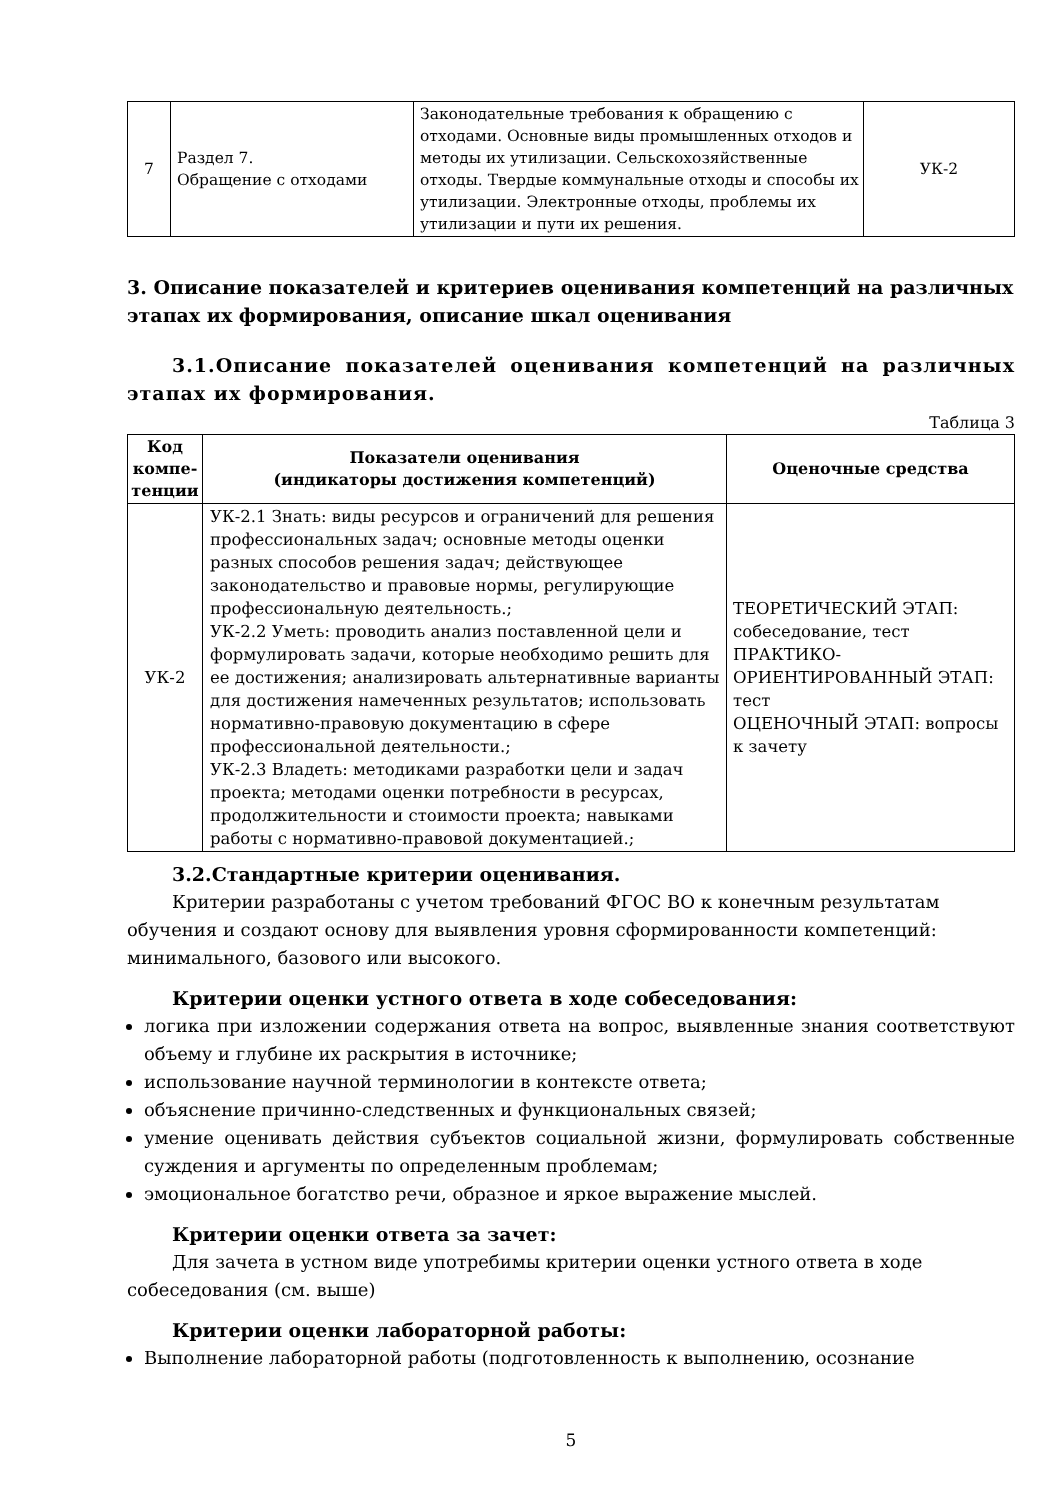| 7 | Раздел 7. Обращение с отходами | Законодательные требования к обращению с отходами. Основные виды промышленных отходов и методы их утилизации. Сельскохозяйственные отходы. Твердые коммунальные отходы и способы их утилизации. Электронные отходы, проблемы их утилизации и пути их решения. | УК-2 |
3. Описание показателей и критериев оценивания компетенций на различных этапах их формирования, описание шкал оценивания
3.1.Описание показателей оценивания компетенций на различных этапах их формирования.
Таблица 3
| Код компе-тенции | Показатели оценивания (индикаторы достижения компетенций) | Оценочные средства |
| --- | --- | --- |
| УК-2 | УК-2.1 Знать: виды ресурсов и ограничений для решения профессиональных задач; основные методы оценки разных способов решения задач; действующее законодательство и правовые нормы, регулирующие профессиональную деятельность.; УК-2.2 Уметь: проводить анализ поставленной цели и формулировать задачи, которые необходимо решить для ее достижения; анализировать альтернативные варианты для достижения намеченных результатов; использовать нормативно-правовую документацию в сфере профессиональной деятельности.; УК-2.3 Владеть: методиками разработки цели и задач проекта; методами оценки потребности в ресурсах, продолжительности и стоимости проекта; навыками работы с нормативно-правовой документацией.; | ТЕОРЕТИЧЕСКИЙ ЭТАП: собеседование, тест ПРАКТИКО-ОРИЕНТИРОВАННЫЙ ЭТАП: тест ОЦЕНОЧНЫЙ ЭТАП: вопросы к зачету |
3.2.Стандартные критерии оценивания.
Критерии разработаны с учетом требований ФГОС ВО к конечным результатам обучения и создают основу для выявления уровня сформированности компетенций: минимального, базового или высокого.
Критерии оценки устного ответа в ходе собеседования:
логика при изложении содержания ответа на вопрос, выявленные знания соответствуют объему и глубине их раскрытия в источнике;
использование научной терминологии в контексте ответа;
объяснение причинно-следственных и функциональных связей;
умение оценивать действия субъектов социальной жизни, формулировать собственные суждения и аргументы по определенным проблемам;
эмоциональное богатство речи, образное и яркое выражение мыслей.
Критерии оценки ответа за зачет:
Для зачета в устном виде употребимы критерии оценки устного ответа в ходе собеседования (см. выше)
Критерии оценки лабораторной работы:
Выполнение лабораторной работы (подготовленность к выполнению, осознание
5